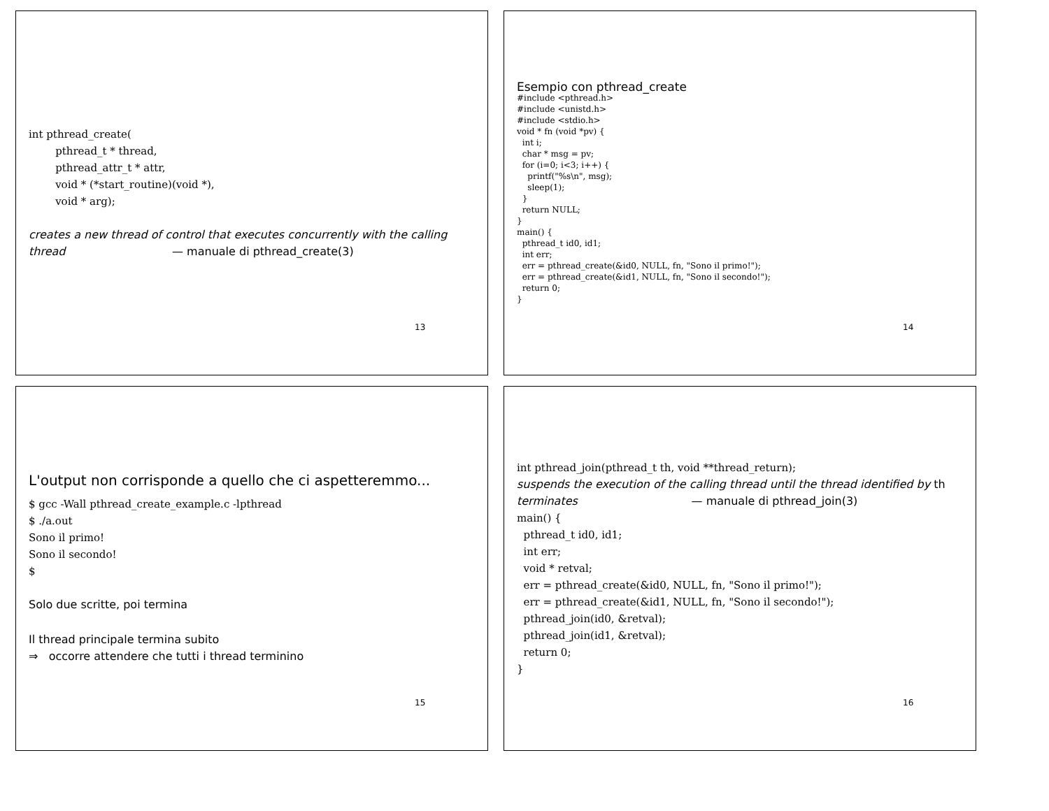int pthread_create(
        pthread_t * thread,
        pthread_attr_t * attr,
        void * (*start_routine)(void *),
        void * arg);
creates a new thread of control that executes concurrently with the calling thread — manuale di pthread_create(3)
13
Esempio con pthread_create
#include <pthread.h>
#include <unistd.h>
#include <stdio.h>
void * fn (void *pv) {
  int i;
  char * msg = pv;
  for (i=0; i<3; i++) {
    printf("%s\n", msg);
    sleep(1);
  }
  return NULL;
}
main() {
  pthread_t id0, id1;
  int err;
  err = pthread_create(&id0, NULL, fn, "Sono il primo!");
  err = pthread_create(&id1, NULL, fn, "Sono il secondo!");
  return 0;
}
14
L'output non corrisponde a quello che ci aspetteremmo...
$ gcc -Wall pthread_create_example.c -lpthread
$ ./a.out
Sono il primo!
Sono il secondo!
$
Solo due scritte, poi termina
Il thread principale termina subito
⇒ occorre attendere che tutti i thread terminino
15
int pthread_join(pthread_t th, void **thread_return);
suspends the execution of the calling thread until the thread identified by th terminates — manuale di pthread_join(3)
main() {
  pthread_t id0, id1;
  int err;
  void * retval;
  err = pthread_create(&id0, NULL, fn, "Sono il primo!");
  err = pthread_create(&id1, NULL, fn, "Sono il secondo!");
  pthread_join(id0, &retval);
  pthread_join(id1, &retval);
  return 0;
}
16